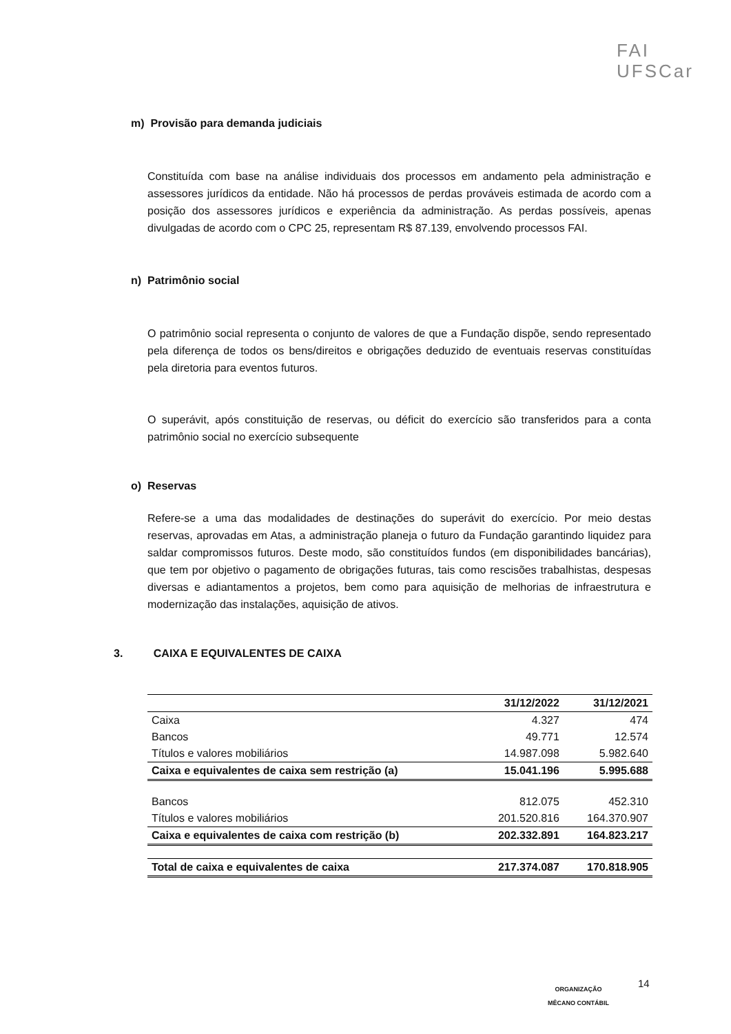FAI
UFSCar
m) Provisão para demanda judiciais
Constituída com base na análise individuais dos processos em andamento pela administração e assessores jurídicos da entidade. Não há processos de perdas prováveis estimada de acordo com a posição dos assessores jurídicos e experiência da administração. As perdas possíveis, apenas divulgadas de acordo com o CPC 25, representam R$ 87.139, envolvendo processos FAI.
n) Patrimônio social
O patrimônio social representa o conjunto de valores de que a Fundação dispõe, sendo representado pela diferença de todos os bens/direitos e obrigações deduzido de eventuais reservas constituídas pela diretoria para eventos futuros.
O superávit, após constituição de reservas, ou déficit do exercício são transferidos para a conta patrimônio social no exercício subsequente
o) Reservas
Refere-se a uma das modalidades de destinações do superávit do exercício. Por meio destas reservas, aprovadas em Atas, a administração planeja o futuro da Fundação garantindo liquidez para saldar compromissos futuros. Deste modo, são constituídos fundos (em disponibilidades bancárias), que tem por objetivo o pagamento de obrigações futuras, tais como rescisões trabalhistas, despesas diversas e adiantamentos a projetos, bem como para aquisição de melhorias de infraestrutura e modernização das instalações, aquisição de ativos.
3. CAIXA E EQUIVALENTES DE CAIXA
| | 31/12/2022 | 31/12/2021 |
| --- | --- | --- |
| Caixa | 4.327 | 474 |
| Bancos | 49.771 | 12.574 |
| Títulos e valores mobiliários | 14.987.098 | 5.982.640 |
| Caixa e equivalentes de caixa sem restrição (a) | 15.041.196 | 5.995.688 |
| Bancos | 812.075 | 452.310 |
| Títulos e valores mobiliários | 201.520.816 | 164.370.907 |
| Caixa e equivalentes de caixa com restrição (b) | 202.332.891 | 164.823.217 |
| Total de caixa e equivalentes de caixa | 217.374.087 | 170.818.905 |
ORGANIZAÇÃO
MÊCANO CONTÁBIL
14